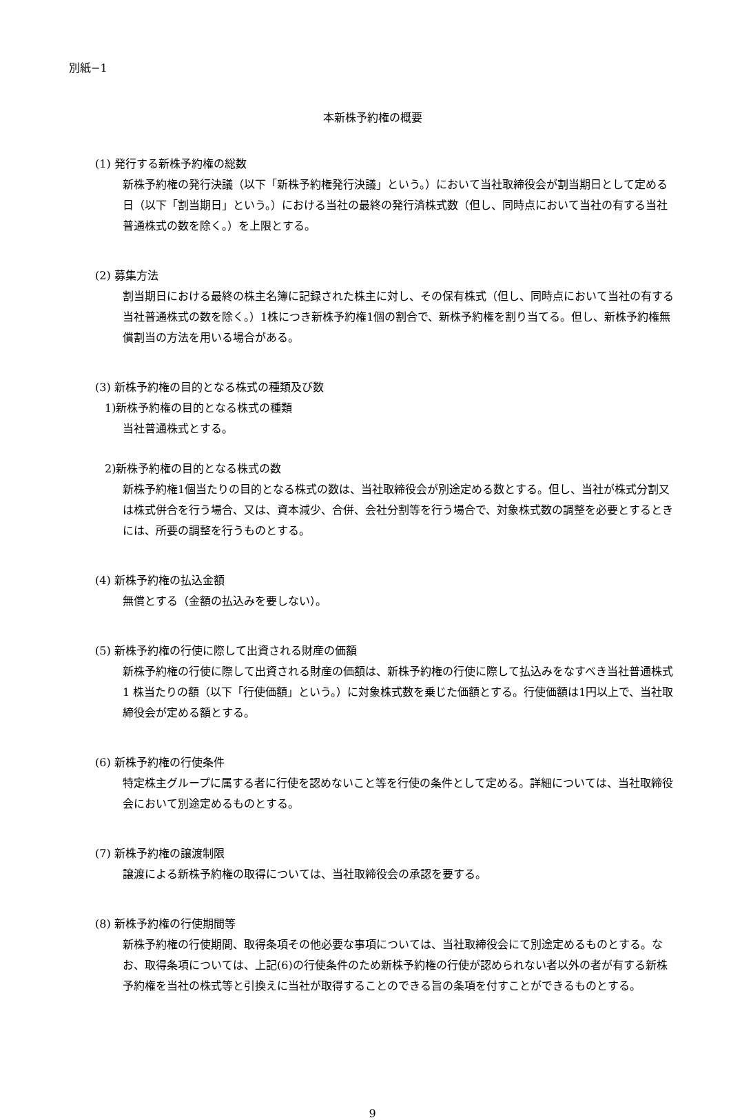別紙−1
本新株予約権の概要
(1) 発行する新株予約権の総数
新株予約権の発行決議（以下「新株予約権発行決議」という。）において当社取締役会が割当期日として定める日（以下「割当期日」という。）における当社の最終の発行済株式数（但し、同時点において当社の有する当社普通株式の数を除く。）を上限とする。
(2) 募集方法
割当期日における最終の株主名簿に記録された株主に対し、その保有株式（但し、同時点において当社の有する当社普通株式の数を除く。）1株につき新株予約権1個の割合で、新株予約権を割り当てる。但し、新株予約権無償割当の方法を用いる場合がある。
(3) 新株予約権の目的となる株式の種類及び数
1)新株予約権の目的となる株式の種類
当社普通株式とする。
2)新株予約権の目的となる株式の数
新株予約権1個当たりの目的となる株式の数は、当社取締役会が別途定める数とする。但し、当社が株式分割又は株式併合を行う場合、又は、資本減少、合併、会社分割等を行う場合で、対象株式数の調整を必要とするときには、所要の調整を行うものとする。
(4) 新株予約権の払込金額
無償とする（金額の払込みを要しない）。
(5) 新株予約権の行使に際して出資される財産の価額
新株予約権の行使に際して出資される財産の価額は、新株予約権の行使に際して払込みをなすべき当社普通株式 1 株当たりの額（以下「行使価額」という。）に対象株式数を乗じた価額とする。行使価額は1円以上で、当社取締役会が定める額とする。
(6) 新株予約権の行使条件
特定株主グループに属する者に行使を認めないこと等を行使の条件として定める。詳細については、当社取締役会において別途定めるものとする。
(7) 新株予約権の譲渡制限
譲渡による新株予約権の取得については、当社取締役会の承認を要する。
(8) 新株予約権の行使期間等
新株予約権の行使期間、取得条項その他必要な事項については、当社取締役会にて別途定めるものとする。なお、取得条項については、上記(6)の行使条件のため新株予約権の行使が認められない者以外の者が有する新株予約権を当社の株式等と引換えに当社が取得することのできる旨の条項を付すことができるものとする。
9